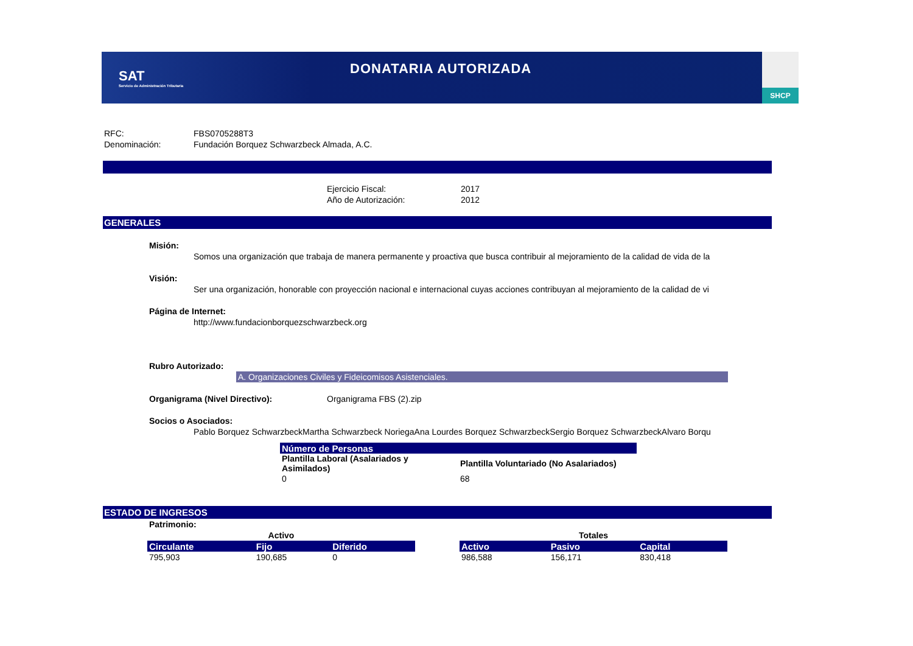SAT
Servicio de Administración Tributaria
DONATARIA AUTORIZADA
SHCP
RFC: FBS0705288T3
Denominación: Fundación Borquez Schwarzbeck Almada, A.C.
Ejercicio Fiscal: 2017
Año de Autorización: 2012
GENERALES
Misión:
Somos una organización que trabaja de manera permanente y proactiva que busca contribuir al mejoramiento de la calidad de vida de la
Visión:
Ser una organización, honorable con proyección nacional e internacional cuyas acciones contribuyan al mejoramiento de la calidad de vi
Página de Internet:
http://www.fundacionborquezschwarzbeck.org
Rubro Autorizado:
A. Organizaciones Civiles y Fideicomisos Asistenciales.
Organigrama (Nivel Directivo): Organigrama FBS (2).zip
Socios o Asociados:
Pablo Borquez SchwarzbeckMartha Schwarzbeck NoriegaAna Lourdes Borquez SchwarzbeckSergio Borquez SchwarzbeckAlvaro Borqu
| Número de Personas | |
| --- | --- |
| Plantilla Laboral (Asalariados y Asimilados) | Plantilla Voluntariado (No Asalariados) |
| 0 | 68 |
ESTADO DE INGRESOS
Patrimonio:
| Activo | | |
| --- | --- | --- |
| Circulante | Fijo | Diferido |
| 795,903 | 190,685 | 0 |
| Totales | | |
| --- | --- | --- |
| Activo | Pasivo | Capital |
| 986,588 | 156,171 | 830,418 |